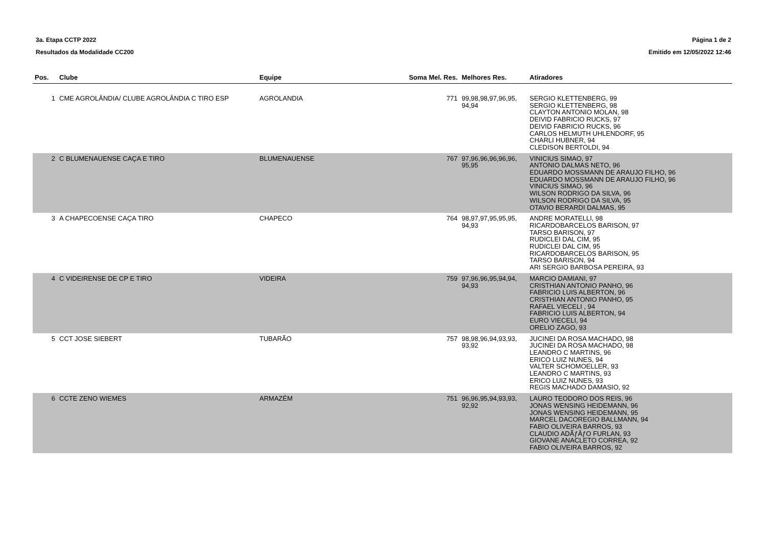3a. Etapa CCTP 2022
Resultados da Modalidade CC200
Página 1 de 2
Emitido em 12/05/2022 12:46
| Pos. | Clube | Equipe | Soma Mel. Res. | Melhores Res. | Atiradores |
| --- | --- | --- | --- | --- | --- |
| 1 | CME AGROLÂNDIA/ CLUBE AGROLÂNDIA C TIRO ESP | AGROLANDIA | 771 | 99,98,98,97,96,95, 94,94 | SERGIO KLETTENBERG, 99 SERGIO KLETTENBERG, 98 CLAYTON ANTONIO MOLAN, 98 DEIVID FABRICIO RUCKS, 97 DEIVID FABRICIO RUCKS, 96 CARLOS HELMUTH UHLENDORF, 95 CHARLI HUBNER, 94 CLEDISON BERTOLDI, 94 |
| 2 | C BLUMENAUENSE CAÇA E TIRO | BLUMENAUENSE | 767 | 97,96,96,96,96,96, 95,95 | VINICIUS SIMAO, 97 ANTONIO DALMAS NETO, 96 EDUARDO MOSSMANN DE ARAUJO FILHO, 96 EDUARDO MOSSMANN DE ARAUJO FILHO, 96 VINICIUS SIMAO, 96 WILSON RODRIGO DA SILVA, 96 WILSON RODRIGO DA SILVA, 95 OTAVIO BERARDI DALMAS, 95 |
| 3 | A CHAPECOENSE CAÇA TIRO | CHAPECO | 764 | 98,97,97,95,95,95, 94,93 | ANDRE MORATELLI, 98 RICARDOBARCELOS BARISON, 97 TARSO BARISON, 97 RUDICLEI DAL CIM, 95 RUDICLEI DAL CIM, 95 RICARDOBARCELOS BARISON, 95 TARSO BARISON, 94 ARI SERGIO BARBOSA PEREIRA, 93 |
| 4 | C VIDEIRENSE DE CP E TIRO | VIDEIRA | 759 | 97,96,96,95,94,94, 94,93 | MARCIO DAMIANI, 97 CRISTHIAN ANTONIO PANHO, 96 FABRICIO LUIS ALBERTON, 96 CRISTHIAN ANTONIO PANHO, 95 RAFAEL VIECELI , 94 FABRICIO LUIS ALBERTON, 94 EURO VIECELI, 94 ORELIO ZAGO, 93 |
| 5 | CCT JOSE SIEBERT | TUBARÃO | 757 | 98,98,96,94,93,93, 93,92 | JUCINEI DA ROSA MACHADO, 98 JUCINEI DA ROSA MACHADO, 98 LEANDRO C MARTINS, 96 ERICO LUIZ NUNES, 94 VALTER SCHOMOELLER, 93 LEANDRO C MARTINS, 93 ERICO LUIZ NUNES, 93 REGIS MACHADO DAMASIO, 92 |
| 6 | CCTE ZENO WIEMES | ARMAZÉM | 751 | 96,96,95,94,93,93, 92,92 | LAURO TEODORO DOS REIS, 96 JONAS WENSING HEIDEMANN, 96 JONAS WENSING HEIDEMANN, 95 MARCEL DACOREGIO BALLMANN, 94 FABIO OLIVEIRA BARROS, 93 CLAUDIO ADÃƒÂƒO FURLAN, 93 GIOVANE ANACLETO CORREA, 92 FABIO OLIVEIRA BARROS, 92 |